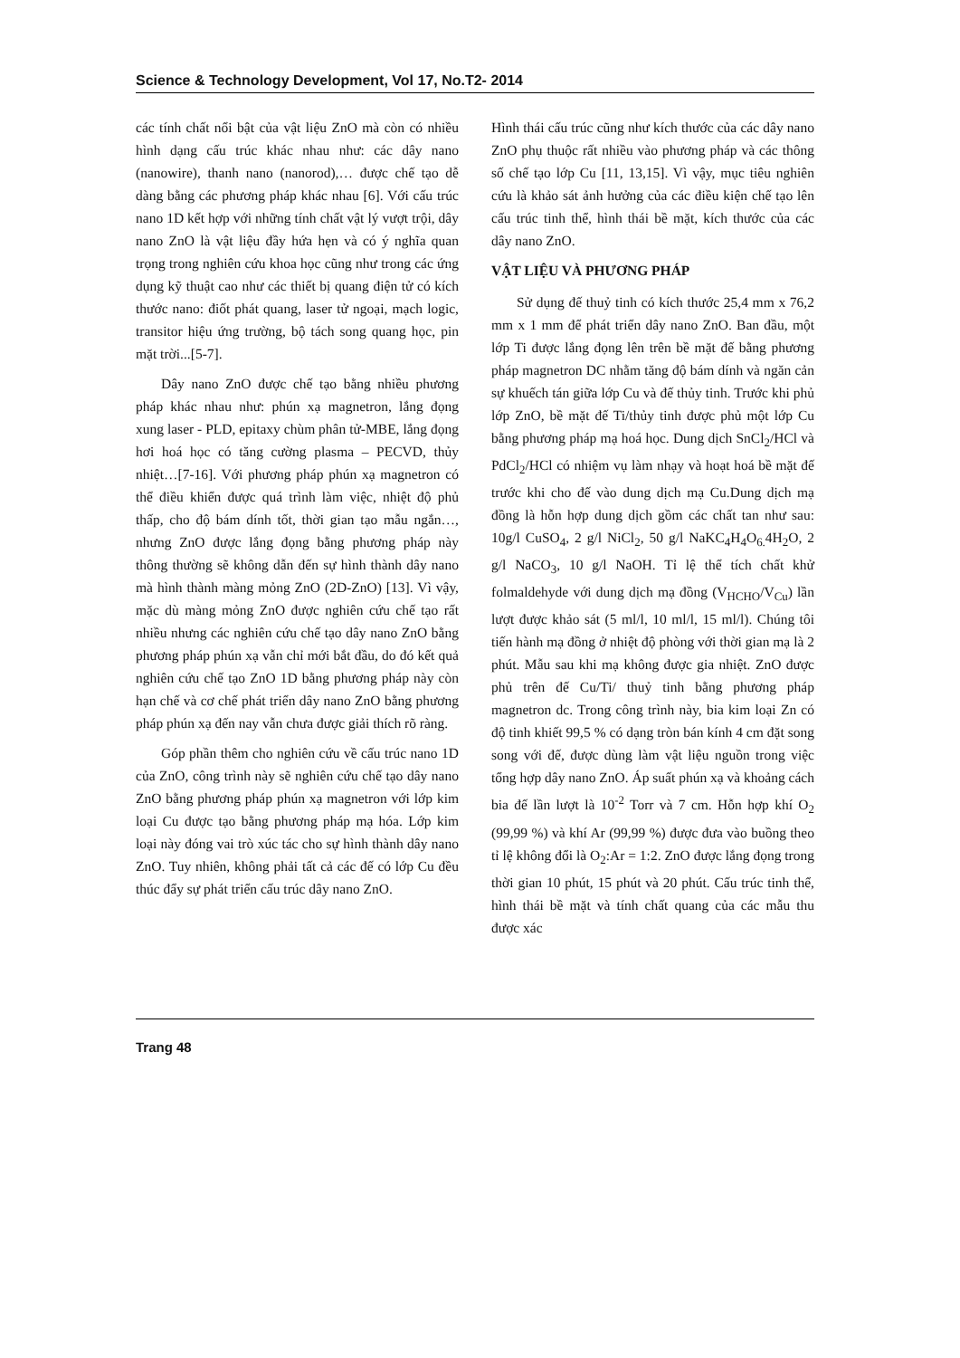Science & Technology Development, Vol 17, No.T2- 2014
các tính chất nổi bật của vật liệu ZnO mà còn có nhiều hình dạng cấu trúc khác nhau như: các dây nano (nanowire), thanh nano (nanorod),… được chế tạo dễ dàng bằng các phương pháp khác nhau [6]. Với cấu trúc nano 1D kết hợp với những tính chất vật lý vượt trội, dây nano ZnO là vật liệu đầy hứa hẹn và có ý nghĩa quan trọng trong nghiên cứu khoa học cũng như trong các ứng dụng kỹ thuật cao như các thiết bị quang điện tử có kích thước nano: điốt phát quang, laser tử ngoại, mạch logic, transitor hiệu ứng trường, bộ tách song quang học, pin mặt trời...[5-7].
Dây nano ZnO được chế tạo bằng nhiều phương pháp khác nhau như: phún xạ magnetron, lắng đọng xung laser - PLD, epitaxy chùm phân tử-MBE, lắng đọng hơi hoá học có tăng cường plasma – PECVD, thủy nhiệt…[7-16]. Với phương pháp phún xạ magnetron có thể điều khiển được quá trình làm việc, nhiệt độ phủ thấp, cho độ bám dính tốt, thời gian tạo mẫu ngắn…, nhưng ZnO được lắng đọng bằng phương pháp này thông thường sẽ không dẫn đến sự hình thành dây nano mà hình thành màng mỏng ZnO (2D-ZnO) [13]. Vì vậy, mặc dù màng mỏng ZnO được nghiên cứu chế tạo rất nhiều nhưng các nghiên cứu chế tạo dây nano ZnO bằng phương pháp phún xạ vẫn chỉ mới bắt đầu, do đó kết quả nghiên cứu chế tạo ZnO 1D bằng phương pháp này còn hạn chế và cơ chế phát triển dây nano ZnO bằng phương pháp phún xạ đến nay vẫn chưa được giải thích rõ ràng.
Góp phần thêm cho nghiên cứu về cấu trúc nano 1D của ZnO, công trình này sẽ nghiên cứu chế tạo dây nano ZnO bằng phương pháp phún xạ magnetron với lớp kim loại Cu được tạo bằng phương pháp mạ hóa. Lớp kim loại này đóng vai trò xúc tác cho sự hình thành dây nano ZnO. Tuy nhiên, không phải tất cả các đế có lớp Cu đều thúc đẩy sự phát triển cấu trúc dây nano ZnO.
Hình thái cấu trúc cũng như kích thước của các dây nano ZnO phụ thuộc rất nhiều vào phương pháp và các thông số chế tạo lớp Cu [11, 13,15]. Vì vậy, mục tiêu nghiên cứu là khảo sát ảnh hưởng của các điều kiện chế tạo lên cấu trúc tinh thể, hình thái bề mặt, kích thước của các dây nano ZnO.
VẬT LIỆU VÀ PHƯƠNG PHÁP
Sử dụng đế thuỷ tinh có kích thước 25,4 mm x 76,2 mm x 1 mm để phát triển dây nano ZnO. Ban đầu, một lớp Ti được lắng đọng lên trên bề mặt đế bằng phương pháp magnetron DC nhằm tăng độ bám dính và ngăn cản sự khuếch tán giữa lớp Cu và đế thủy tinh. Trước khi phủ lớp ZnO, bề mặt đế Ti/thủy tinh được phủ một lớp Cu bằng phương pháp mạ hoá học. Dung dịch SnCl<sub>2</sub>/HCl và PdCl<sub>2</sub>/HCl có nhiệm vụ làm nhạy và hoạt hoá bề mặt đế trước khi cho đế vào dung dịch mạ Cu.Dung dịch mạ đồng là hỗn hợp dung dịch gồm các chất tan như sau: 10g/l CuSO<sub>4</sub>, 2 g/l NiCl<sub>2</sub>, 50 g/l NaKC<sub>4</sub>H<sub>4</sub>O<sub>6.</sub>4H<sub>2</sub>O, 2 g/l NaCO<sub>3</sub>, 10 g/l NaOH. Tỉ lệ thể tích chất khử folmaldehyde với dung dịch mạ đồng (V<sub>HCHO</sub>/V<sub>Cu</sub>) lần lượt được khảo sát (5 ml/l, 10 ml/l, 15 ml/l). Chúng tôi tiến hành mạ đồng ở nhiệt độ phòng với thời gian mạ là 2 phút. Mẫu sau khi mạ không được gia nhiệt. ZnO được phủ trên đế Cu/Ti/ thuỷ tinh bằng phương pháp magnetron dc. Trong công trình này, bia kim loại Zn có độ tinh khiết 99,5 % có dạng tròn bán kính 4 cm đặt song song với đế, được dùng làm vật liệu nguồn trong việc tổng hợp dây nano ZnO. Áp suất phún xạ và khoảng cách bia đế lần lượt là 10<sup>-2</sup> Torr và 7 cm. Hỗn hợp khí O<sub>2</sub> (99,99 %) và khí Ar (99,99 %) được đưa vào buồng theo tỉ lệ không đổi là O<sub>2</sub>:Ar = 1:2. ZnO được lắng đọng trong thời gian 10 phút, 15 phút và 20 phút. Cấu trúc tinh thể, hình thái bề mặt và tính chất quang của các mẫu thu được xác
Trang 48